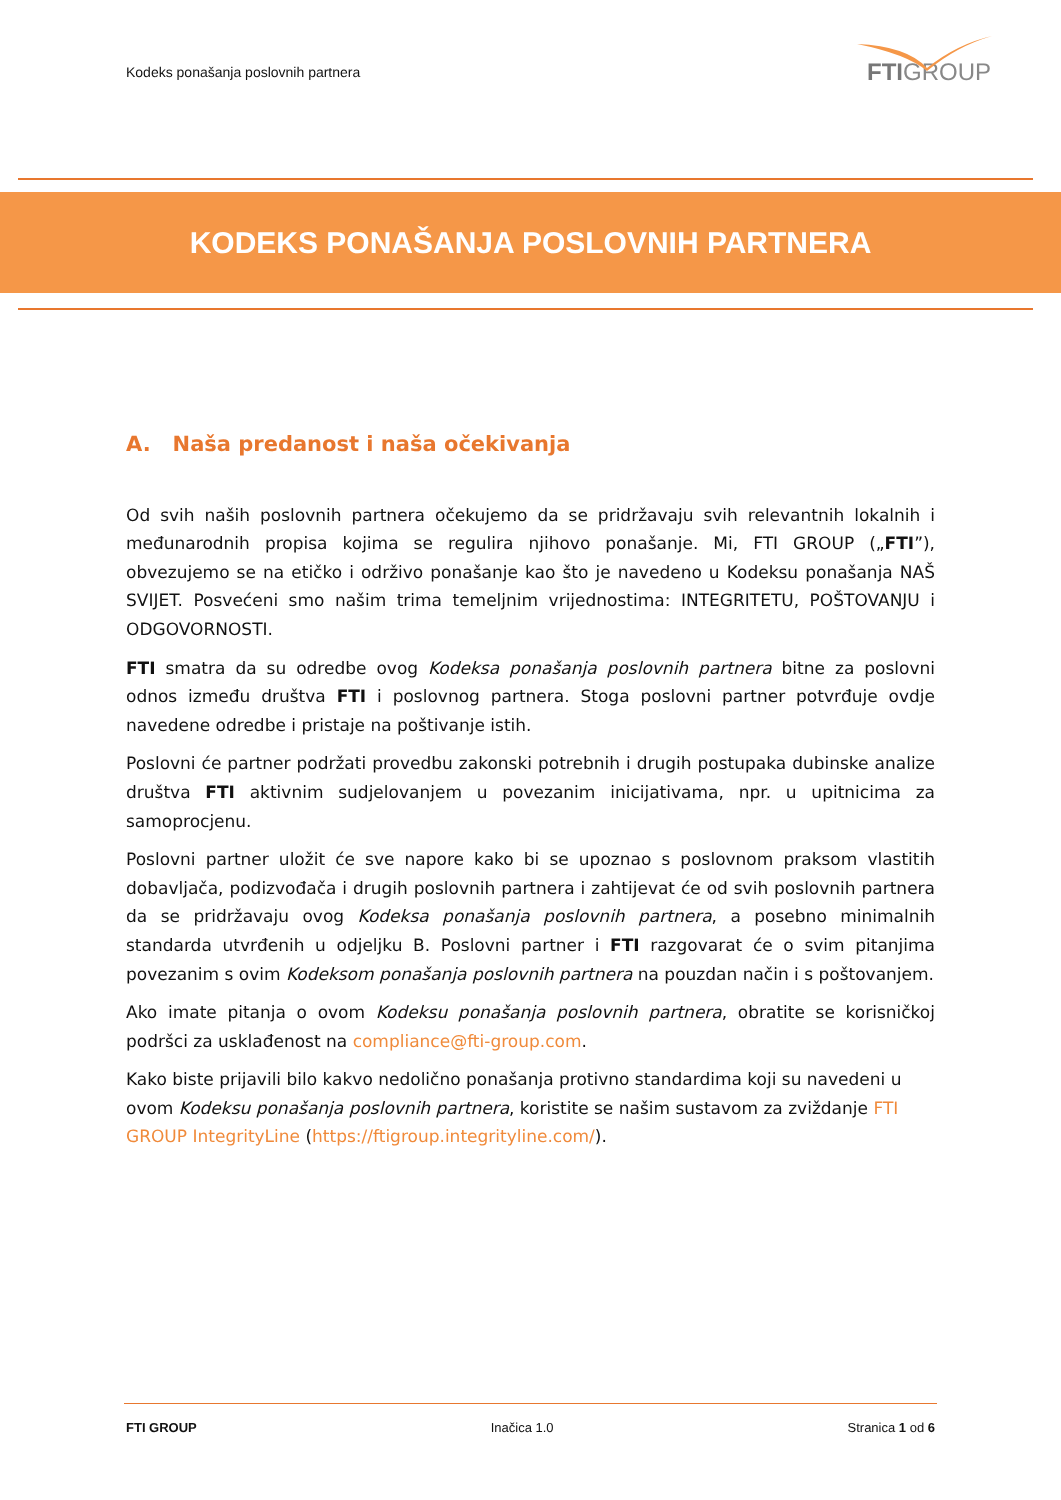Kodeks ponašanja poslovnih partnera
FTIGROUP
KODEKS PONAŠANJA POSLOVNIH PARTNERA
A. Naša predanost i naša očekivanja
Od svih naših poslovnih partnera očekujemo da se pridržavaju svih relevantnih lokalnih i međunarodnih propisa kojima se regulira njihovo ponašanje. Mi, FTI GROUP („FTI”), obvezujemo se na etičko i održivo ponašanje kao što je navedeno u Kodeksu ponašanja NAŠ SVIJET. Posvećeni smo našim trima temeljnim vrijednostima: INTEGRITETU, POŠTOVANJU i ODGOVORNOSTI.
FTI smatra da su odredbe ovog Kodeksa ponašanja poslovnih partnera bitne za poslovni odnos između društva FTI i poslovnog partnera. Stoga poslovni partner potvrđuje ovdje navedene odredbe i pristaje na poštivanje istih.
Poslovni će partner podržati provedbu zakonski potrebnih i drugih postupaka dubinske analize društva FTI aktivnim sudjelovanjem u povezanim inicijativama, npr. u upitnicima za samoprocjenu.
Poslovni partner uložit će sve napore kako bi se upoznao s poslovnom praksom vlastitih dobavljača, podizvođača i drugih poslovnih partnera i zahtijevat će od svih poslovnih partnera da se pridržavaju ovog Kodeksa ponašanja poslovnih partnera, a posebno minimalnih standarda utvrđenih u odjeljku B. Poslovni partner i FTI razgovarat će o svim pitanjima povezanim s ovim Kodeksom ponašanja poslovnih partnera na pouzdan način i s poštovanjem.
Ako imate pitanja o ovom Kodeksu ponašanja poslovnih partnera, obratite se korisničkoj podršci za usklađenost na compliance@fti-group.com.
Kako biste prijavili bilo kakvo nedolično ponašanja protivno standardima koji su navedeni u ovom Kodeksu ponašanja poslovnih partnera, koristite se našim sustavom za zviždanje FTI GROUP IntegrityLine (https://ftigroup.integrityline.com/).
FTI GROUP Inačica 1.0 Stranica 1 od 6